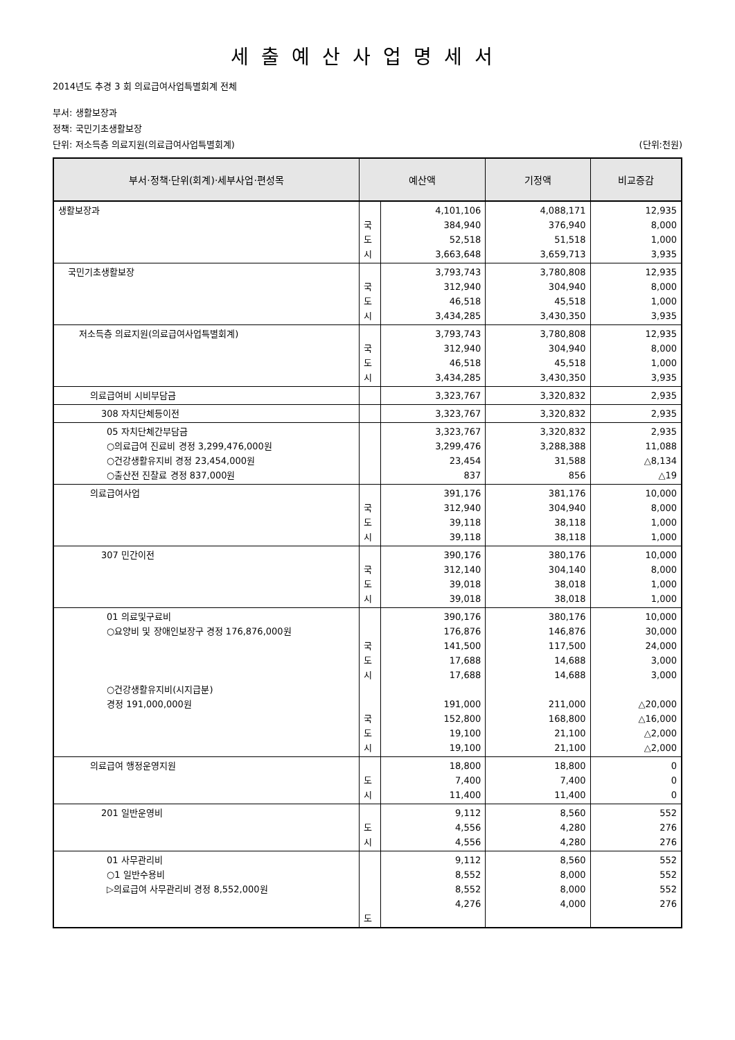세출예산사업명세서
2014년도 추경 3 회 의료급여사업특별회계 전체
부서: 생활보장과
정책: 국민기초생활보장
단위: 저소득층 의료지원(의료급여사업특별회계) (단위:천원)
| 부서·정책·단위(회계)·세부사업·편성목 | 예산액 | | 기정액 | 비교증감 |
| --- | --- | --- | --- | --- |
| 생활보장과 | 국 도 시 | 4,101,106 384,940 52,518 3,663,648 | 4,088,171 376,940 51,518 3,659,713 | 12,935 8,000 1,000 3,935 |
| 국민기초생활보장 | 국 도 시 | 3,793,743 312,940 46,518 3,434,285 | 3,780,808 304,940 45,518 3,430,350 | 12,935 8,000 1,000 3,935 |
| 저소득층 의료지원(의료급여사업특별회계) | 국 도 시 | 3,793,743 312,940 46,518 3,434,285 | 3,780,808 304,940 45,518 3,430,350 | 12,935 8,000 1,000 3,935 |
| 의료급여비 시비부담금 | | 3,323,767 | 3,320,832 | 2,935 |
| 308 자치단체등이전 | | 3,323,767 | 3,320,832 | 2,935 |
| 05 자치단체간부담금 ○의료급여 진료비 경정 3,299,476,000원 ○건강생활유지비 경정 23,454,000원 ○출산전 진찰료 경정 837,000원 | | 3,323,767 3,299,476 23,454 837 | 3,320,832 3,288,388 31,588 856 | 2,935 11,088 △8,134 △19 |
| 의료급여사업 | 국 도 시 | 391,176 312,940 39,118 39,118 | 381,176 304,940 38,118 38,118 | 10,000 8,000 1,000 1,000 |
| 307 민간이전 | 국 도 시 | 390,176 312,140 39,018 39,018 | 380,176 304,140 38,018 38,018 | 10,000 8,000 1,000 1,000 |
| 01 의료및구료비 ○요양비 및 장애인보장구 경정 176,876,000원 ○건강생활유지비(시지급분) 경정 191,000,000원 | 국 도 시 국 도 시 | 390,176 176,876 141,500 17,688 17,688 191,000 152,800 19,100 19,100 | 380,176 146,876 117,500 14,688 14,688 211,000 168,800 21,100 21,100 | 10,000 30,000 24,000 3,000 3,000 △20,000 △16,000 △2,000 △2,000 |
| 의료급여 행정운영지원 | 도 시 | 18,800 7,400 11,400 | 18,800 7,400 11,400 | 0 0 0 |
| 201 일반운영비 | 도 시 | 9,112 4,556 4,556 | 8,560 4,280 4,280 | 552 276 276 |
| 01 사무관리비 ○1 일반수용비 ▷의료급여 사무관리비 경정 8,552,000원 | 도 | 9,112 8,552 8,552 4,276 | 8,560 8,000 8,000 4,000 | 552 552 552 276 |